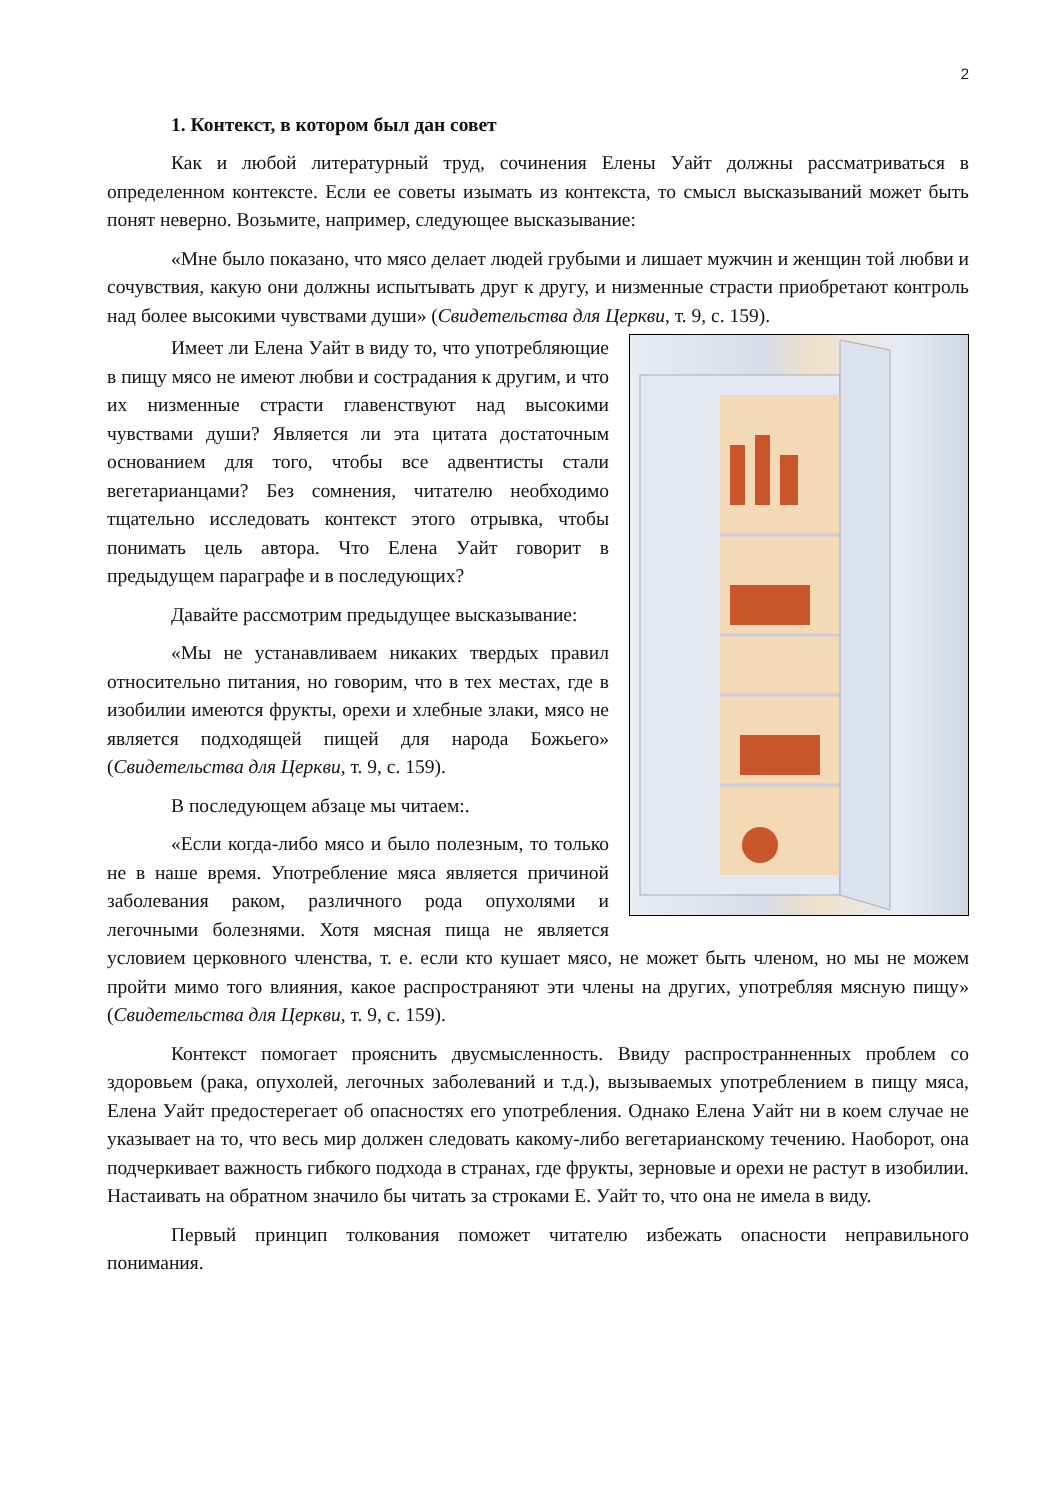2
1. Контекст, в котором был дан совет
Как и любой литературный труд, сочинения Елены Уайт должны рассматриваться в определенном контексте. Если ее советы изымать из контекста, то смысл высказываний может быть понят неверно. Возьмите, например, следующее высказывание:
«Мне было показано, что мясо делает людей грубыми и лишает мужчин и женщин той любви и сочувствия, какую они должны испытывать друг к другу, и низменные страсти приобретают контроль над более высокими чувствами души» (Свидетельства для Церкви, т. 9, с. 159).
Имеет ли Елена Уайт в виду то, что употребляющие в пищу мясо не имеют любви и сострадания к другим, и что их низменные страсти главенствуют над высокими чувствами души? Является ли эта цитата достаточным основанием для того, чтобы все адвентисты стали вегетарианцами? Без сомнения, читателю необходимо тщательно исследовать контекст этого отрывка, чтобы понимать цель автора. Что Елена Уайт говорит в предыдущем параграфе и в последующих?
Давайте рассмотрим предыдущее высказывание:
«Мы не устанавливаем никаких твердых правил относительно питания, но говорим, что в тех местах, где в изобилии имеются фрукты, орехи и хлебные злаки, мясо не является подходящей пищей для народа Божьего» (Свидетельства для Церкви, т. 9, с. 159).
В последующем абзаце мы читаем:.
«Если когда-либо мясо и было полезным, то только не в наше время. Употребление мяса является причиной заболевания раком, различного рода опухолями и легочными болезнями. Хотя мясная пища не является условием церковного членства, т. е. если кто кушает мясо, не может быть членом, но мы не можем пройти мимо того влияния, какое распространяют эти члены на других, употребляя мясную пищу» (Свидетельства для Церкви, т. 9, с. 159).
Контекст помогает прояснить двусмысленность. Ввиду распространненных проблем со здоровьем (рака, опухолей, легочных заболеваний и т.д.), вызываемых употреблением в пищу мяса, Елена Уайт предостерегает об опасностях его употребления. Однако Елена Уайт ни в коем случае не указывает на то, что весь мир должен следовать какому-либо вегетарианскому течению. Наоборот, она подчеркивает важность гибкого подхода в странах, где фрукты, зерновые и орехи не растут в изобилии. Настаивать на обратном значило бы читать за строками Е. Уайт то, что она не имела в виду.
Первый принцип толкования поможет читателю избежать опасности неправильного понимания.